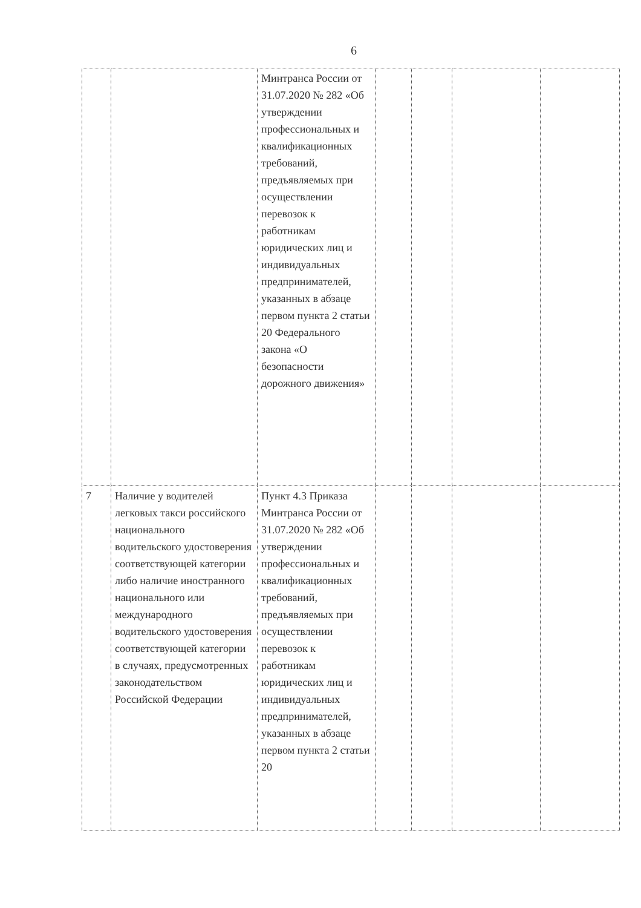6
| | | Минтранса России от 31.07.2020 № 282 «Об утверждении профессиональных и квалификационных требований, предъявляемых при осуществлении перевозок к работникам юридических лиц и индивидуальных предпринимателей, указанных в абзаце первом пункта 2 статьи 20 Федерального закона «О безопасности дорожного движения» | | | | |
| 7 | Наличие у водителей легковых такси российского национального водительского удостоверения соответствующей категории либо наличие иностранного национального или международного водительского удостоверения соответствующей категории в случаях, предусмотренных законодательством Российской Федерации | Пункт 4.3 Приказа Минтранса России от 31.07.2020 № 282 «Об утверждении профессиональных и квалификационных требований, предъявляемых при осуществлении перевозок к работникам юридических лиц и индивидуальных предпринимателей, указанных в абзаце первом пункта 2 статьи 20 | | | | |